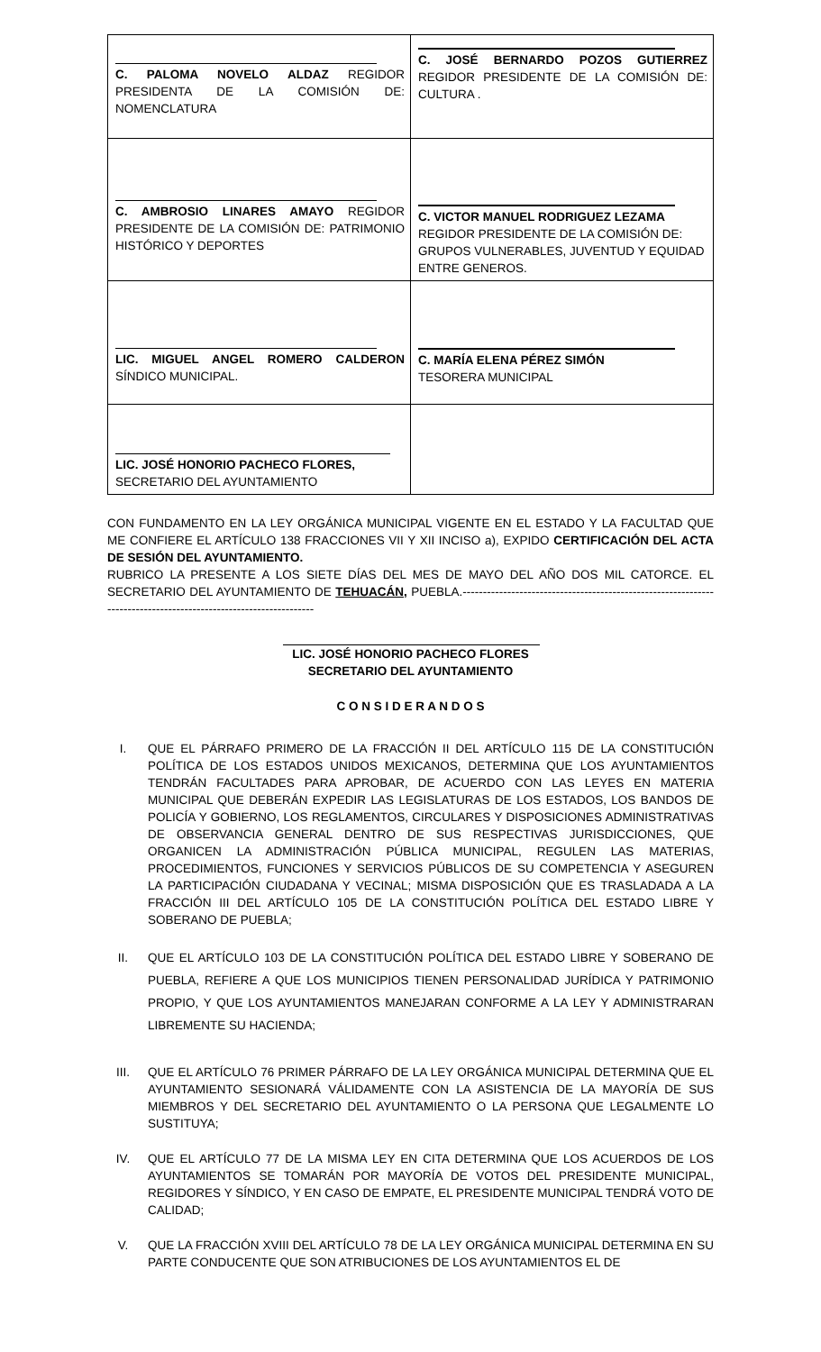| C. PALOMA NOVELO ALDAZ REGIDOR PRESIDENTA DE LA COMISIÓN DE: NOMENCLATURA | C. JOSÉ BERNARDO POZOS GUTIERREZ REGIDOR PRESIDENTE DE LA COMISIÓN DE: CULTURA . |
| C. AMBROSIO LINARES AMAYO REGIDOR PRESIDENTE DE LA COMISIÓN DE: PATRIMONIO HISTÓRICO Y DEPORTES | C. VICTOR MANUEL RODRIGUEZ LEZAMA REGIDOR PRESIDENTE DE LA COMISIÓN DE: GRUPOS VULNERABLES, JUVENTUD Y EQUIDAD ENTRE GENEROS. |
| LIC. MIGUEL ANGEL ROMERO CALDERON SÍNDICO MUNICIPAL. | C. MARÍA ELENA PÉREZ SIMÓN TESORERA MUNICIPAL |
| LIC. JOSÉ HONORIO PACHECO FLORES, SECRETARIO DEL AYUNTAMIENTO | |
CON FUNDAMENTO EN LA LEY ORGÁNICA MUNICIPAL VIGENTE EN EL ESTADO Y LA FACULTAD QUE ME CONFIERE EL ARTÍCULO 138 FRACCIONES VII Y XII INCISO a), EXPIDO CERTIFICACIÓN DEL ACTA DE SESIÓN DEL AYUNTAMIENTO.
RUBRICO LA PRESENTE A LOS SIETE DÍAS DEL MES DE MAYO DEL AÑO DOS MIL CATORCE. EL SECRETARIO DEL AYUNTAMIENTO DE TEHUACÁN, PUEBLA.-----------------------------------------------------------------------------------------------------------------
LIC. JOSÉ HONORIO PACHECO FLORES
SECRETARIO DEL AYUNTAMIENTO
C O N S I D E R A N D O S
I. QUE EL PÁRRAFO PRIMERO DE LA FRACCIÓN II DEL ARTÍCULO 115 DE LA CONSTITUCIÓN POLÍTICA DE LOS ESTADOS UNIDOS MEXICANOS, DETERMINA QUE LOS AYUNTAMIENTOS TENDRÁN FACULTADES PARA APROBAR, DE ACUERDO CON LAS LEYES EN MATERIA MUNICIPAL QUE DEBERÁN EXPEDIR LAS LEGISLATURAS DE LOS ESTADOS, LOS BANDOS DE POLICÍA Y GOBIERNO, LOS REGLAMENTOS, CIRCULARES Y DISPOSICIONES ADMINISTRATIVAS DE OBSERVANCIA GENERAL DENTRO DE SUS RESPECTIVAS JURISDICCIONES, QUE ORGANICEN LA ADMINISTRACIÓN PÚBLICA MUNICIPAL, REGULEN LAS MATERIAS, PROCEDIMIENTOS, FUNCIONES Y SERVICIOS PÚBLICOS DE SU COMPETENCIA Y ASEGUREN LA PARTICIPACIÓN CIUDADANA Y VECINAL; MISMA DISPOSICIÓN QUE ES TRASLADADA A LA FRACCIÓN III DEL ARTÍCULO 105 DE LA CONSTITUCIÓN POLÍTICA DEL ESTADO LIBRE Y SOBERANO DE PUEBLA;
II. QUE EL ARTÍCULO 103 DE LA CONSTITUCIÓN POLÍTICA DEL ESTADO LIBRE Y SOBERANO DE PUEBLA, REFIERE A QUE LOS MUNICIPIOS TIENEN PERSONALIDAD JURÍDICA Y PATRIMONIO PROPIO, Y QUE LOS AYUNTAMIENTOS MANEJARAN CONFORME A LA LEY Y ADMINISTRARAN LIBREMENTE SU HACIENDA;
III. QUE EL ARTÍCULO 76 PRIMER PÁRRAFO DE LA LEY ORGÁNICA MUNICIPAL DETERMINA QUE EL AYUNTAMIENTO SESIONARÁ VÁLIDAMENTE CON LA ASISTENCIA DE LA MAYORÍA DE SUS MIEMBROS Y DEL SECRETARIO DEL AYUNTAMIENTO O LA PERSONA QUE LEGALMENTE LO SUSTITUYA;
IV. QUE EL ARTÍCULO 77 DE LA MISMA LEY EN CITA DETERMINA QUE LOS ACUERDOS DE LOS AYUNTAMIENTOS SE TOMARÁN POR MAYORÍA DE VOTOS DEL PRESIDENTE MUNICIPAL, REGIDORES Y SÍNDICO, Y EN CASO DE EMPATE, EL PRESIDENTE MUNICIPAL TENDRÁ VOTO DE CALIDAD;
V. QUE LA FRACCIÓN XVIII DEL ARTÍCULO 78 DE LA LEY ORGÁNICA MUNICIPAL DETERMINA EN SU PARTE CONDUCENTE QUE SON ATRIBUCIONES DE LOS AYUNTAMIENTOS EL DE